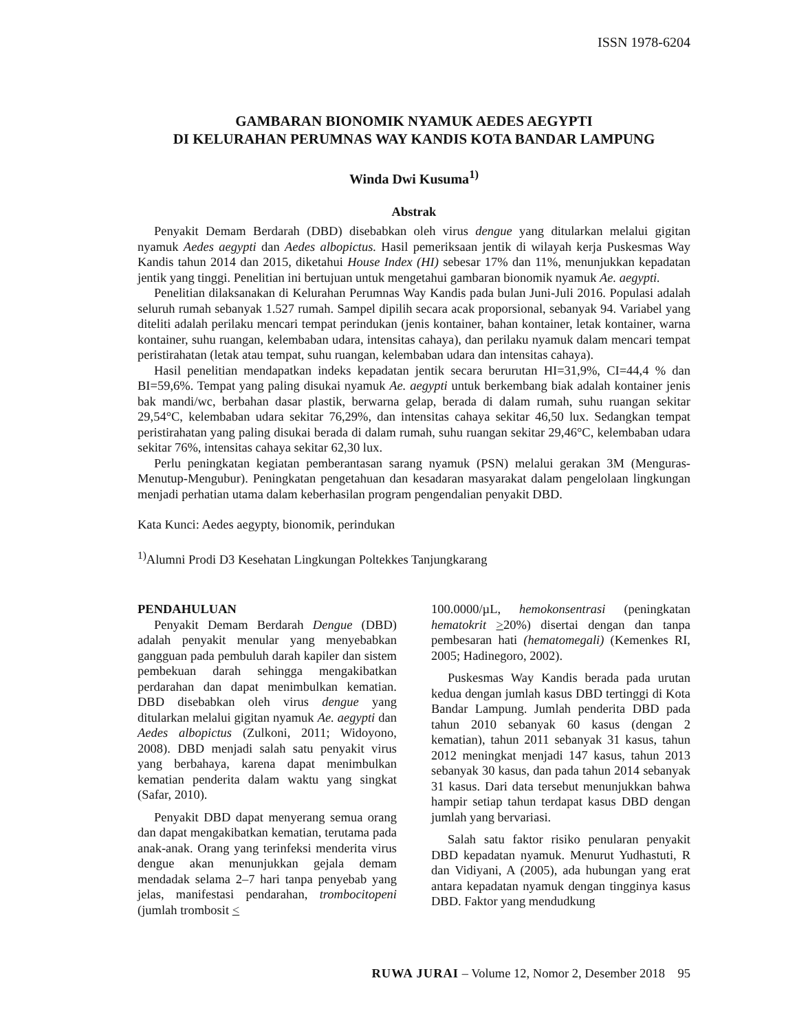ISSN 1978-6204
GAMBARAN BIONOMIK NYAMUK AEDES AEGYPTI
DI KELURAHAN PERUMNAS WAY KANDIS KOTA BANDAR LAMPUNG
Winda Dwi Kusuma<sup>1)</sup>
Abstrak
Penyakit Demam Berdarah (DBD) disebabkan oleh virus dengue yang ditularkan melalui gigitan nyamuk Aedes aegypti dan Aedes albopictus. Hasil pemeriksaan jentik di wilayah kerja Puskesmas Way Kandis tahun 2014 dan 2015, diketahui House Index (HI) sebesar 17% dan 11%, menunjukkan kepadatan jentik yang tinggi. Penelitian ini bertujuan untuk mengetahui gambaran bionomik nyamuk Ae. aegypti.
Penelitian dilaksanakan di Kelurahan Perumnas Way Kandis pada bulan Juni-Juli 2016. Populasi adalah seluruh rumah sebanyak 1.527 rumah. Sampel dipilih secara acak proporsional, sebanyak 94. Variabel yang diteliti adalah perilaku mencari tempat perindukan (jenis kontainer, bahan kontainer, letak kontainer, warna kontainer, suhu ruangan, kelembaban udara, intensitas cahaya), dan perilaku nyamuk dalam mencari tempat peristirahatan (letak atau tempat, suhu ruangan, kelembaban udara dan intensitas cahaya).
Hasil penelitian mendapatkan indeks kepadatan jentik secara berurutan HI=31,9%, CI=44,4 % dan BI=59,6%. Tempat yang paling disukai nyamuk Ae. aegypti untuk berkembang biak adalah kontainer jenis bak mandi/wc, berbahan dasar plastik, berwarna gelap, berada di dalam rumah, suhu ruangan sekitar 29,54°C, kelembaban udara sekitar 76,29%, dan intensitas cahaya sekitar 46,50 lux. Sedangkan tempat peristirahatan yang paling disukai berada di dalam rumah, suhu ruangan sekitar 29,46°C, kelembaban udara sekitar 76%, intensitas cahaya sekitar 62,30 lux.
Perlu peningkatan kegiatan pemberantasan sarang nyamuk (PSN) melalui gerakan 3M (Menguras-Menutup-Mengubur). Peningkatan pengetahuan dan kesadaran masyarakat dalam pengelolaan lingkungan menjadi perhatian utama dalam keberhasilan program pengendalian penyakit DBD.
Kata Kunci: Aedes aegypty, bionomik, perindukan
<sup>1)</sup> Alumni Prodi D3 Kesehatan Lingkungan Poltekkes Tanjungkarang
PENDAHULUAN
Penyakit Demam Berdarah Dengue (DBD) adalah penyakit menular yang menyebabkan gangguan pada pembuluh darah kapiler dan sistem pembekuan darah sehingga mengakibatkan perdarahan dan dapat menimbulkan kematian. DBD disebabkan oleh virus dengue yang ditularkan melalui gigitan nyamuk Ae. aegypti dan Aedes albopictus (Zulkoni, 2011; Widoyono, 2008). DBD menjadi salah satu penyakit virus yang berbahaya, karena dapat menimbulkan kematian penderita dalam waktu yang singkat (Safar, 2010).
Penyakit DBD dapat menyerang semua orang dan dapat mengakibatkan kematian, terutama pada anak-anak. Orang yang terinfeksi menderita virus dengue akan menunjukkan gejala demam mendadak selama 2–7 hari tanpa penyebab yang jelas, manifestasi pendarahan, trombocitopeni (jumlah trombosit <
100.0000/µL, hemokonsentrasi (peningkatan hematokrit >20%) disertai dengan dan tanpa pembesaran hati (hematomegali) (Kemenkes RI, 2005; Hadinegoro, 2002).
Puskesmas Way Kandis berada pada urutan kedua dengan jumlah kasus DBD tertinggi di Kota Bandar Lampung. Jumlah penderita DBD pada tahun 2010 sebanyak 60 kasus (dengan 2 kematian), tahun 2011 sebanyak 31 kasus, tahun 2012 meningkat menjadi 147 kasus, tahun 2013 sebanyak 30 kasus, dan pada tahun 2014 sebanyak 31 kasus. Dari data tersebut menunjukkan bahwa hampir setiap tahun terdapat kasus DBD dengan jumlah yang bervariasi.
Salah satu faktor risiko penularan penyakit DBD kepadatan nyamuk. Menurut Yudhastuti, R dan Vidiyani, A (2005), ada hubungan yang erat antara kepadatan nyamuk dengan tingginya kasus DBD. Faktor yang mendudkung
RUWA JURAI – Volume 12, Nomor 2, Desember 2018 95